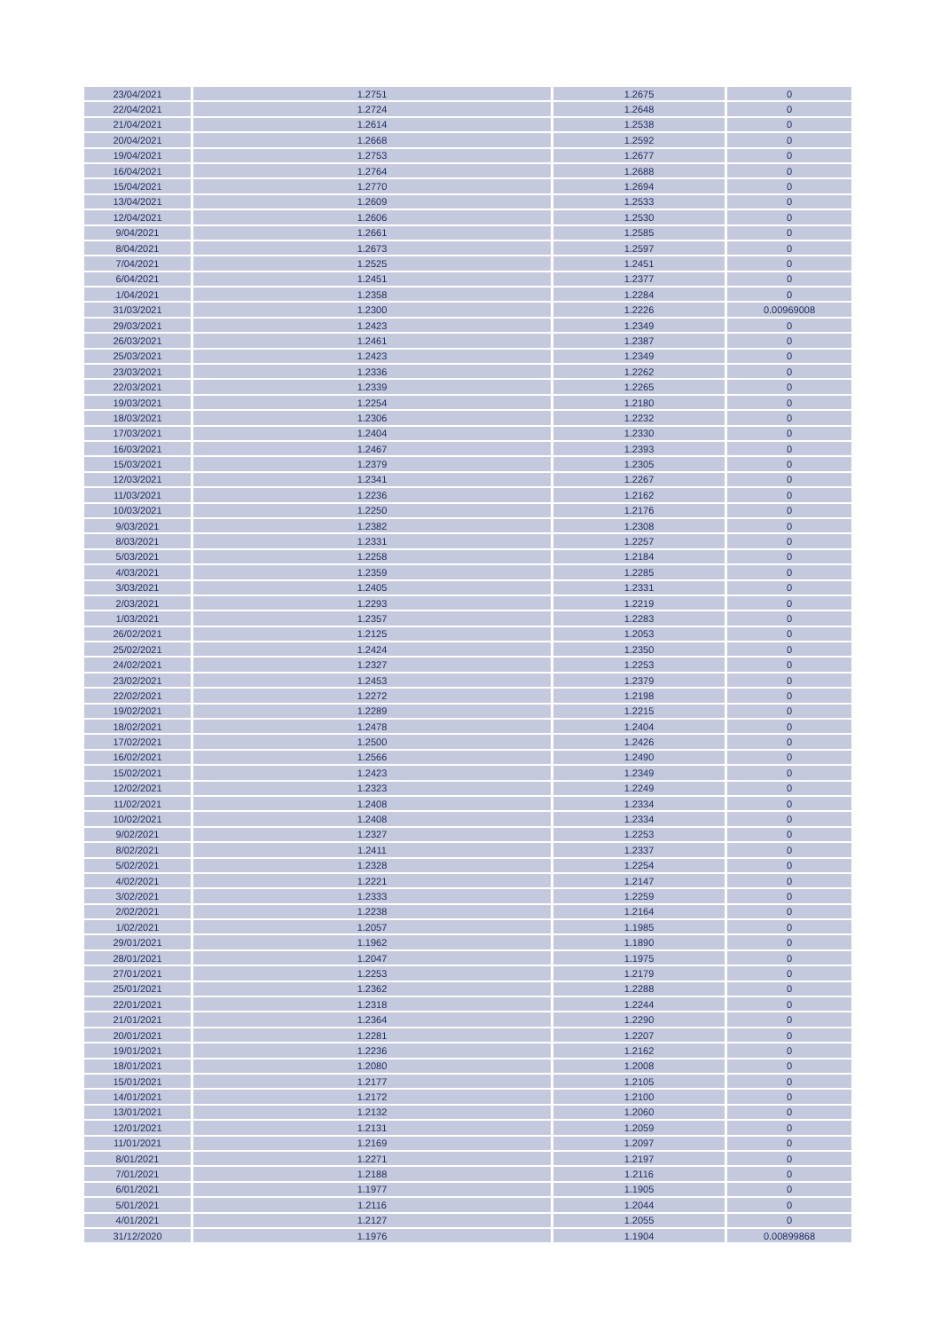| 23/04/2021 | 1.2751 | 1.2675 | 0 |
| 22/04/2021 | 1.2724 | 1.2648 | 0 |
| 21/04/2021 | 1.2614 | 1.2538 | 0 |
| 20/04/2021 | 1.2668 | 1.2592 | 0 |
| 19/04/2021 | 1.2753 | 1.2677 | 0 |
| 16/04/2021 | 1.2764 | 1.2688 | 0 |
| 15/04/2021 | 1.2770 | 1.2694 | 0 |
| 13/04/2021 | 1.2609 | 1.2533 | 0 |
| 12/04/2021 | 1.2606 | 1.2530 | 0 |
| 9/04/2021 | 1.2661 | 1.2585 | 0 |
| 8/04/2021 | 1.2673 | 1.2597 | 0 |
| 7/04/2021 | 1.2525 | 1.2451 | 0 |
| 6/04/2021 | 1.2451 | 1.2377 | 0 |
| 1/04/2021 | 1.2358 | 1.2284 | 0 |
| 31/03/2021 | 1.2300 | 1.2226 | 0.00969008 |
| 29/03/2021 | 1.2423 | 1.2349 | 0 |
| 26/03/2021 | 1.2461 | 1.2387 | 0 |
| 25/03/2021 | 1.2423 | 1.2349 | 0 |
| 23/03/2021 | 1.2336 | 1.2262 | 0 |
| 22/03/2021 | 1.2339 | 1.2265 | 0 |
| 19/03/2021 | 1.2254 | 1.2180 | 0 |
| 18/03/2021 | 1.2306 | 1.2232 | 0 |
| 17/03/2021 | 1.2404 | 1.2330 | 0 |
| 16/03/2021 | 1.2467 | 1.2393 | 0 |
| 15/03/2021 | 1.2379 | 1.2305 | 0 |
| 12/03/2021 | 1.2341 | 1.2267 | 0 |
| 11/03/2021 | 1.2236 | 1.2162 | 0 |
| 10/03/2021 | 1.2250 | 1.2176 | 0 |
| 9/03/2021 | 1.2382 | 1.2308 | 0 |
| 8/03/2021 | 1.2331 | 1.2257 | 0 |
| 5/03/2021 | 1.2258 | 1.2184 | 0 |
| 4/03/2021 | 1.2359 | 1.2285 | 0 |
| 3/03/2021 | 1.2405 | 1.2331 | 0 |
| 2/03/2021 | 1.2293 | 1.2219 | 0 |
| 1/03/2021 | 1.2357 | 1.2283 | 0 |
| 26/02/2021 | 1.2125 | 1.2053 | 0 |
| 25/02/2021 | 1.2424 | 1.2350 | 0 |
| 24/02/2021 | 1.2327 | 1.2253 | 0 |
| 23/02/2021 | 1.2453 | 1.2379 | 0 |
| 22/02/2021 | 1.2272 | 1.2198 | 0 |
| 19/02/2021 | 1.2289 | 1.2215 | 0 |
| 18/02/2021 | 1.2478 | 1.2404 | 0 |
| 17/02/2021 | 1.2500 | 1.2426 | 0 |
| 16/02/2021 | 1.2566 | 1.2490 | 0 |
| 15/02/2021 | 1.2423 | 1.2349 | 0 |
| 12/02/2021 | 1.2323 | 1.2249 | 0 |
| 11/02/2021 | 1.2408 | 1.2334 | 0 |
| 10/02/2021 | 1.2408 | 1.2334 | 0 |
| 9/02/2021 | 1.2327 | 1.2253 | 0 |
| 8/02/2021 | 1.2411 | 1.2337 | 0 |
| 5/02/2021 | 1.2328 | 1.2254 | 0 |
| 4/02/2021 | 1.2221 | 1.2147 | 0 |
| 3/02/2021 | 1.2333 | 1.2259 | 0 |
| 2/02/2021 | 1.2238 | 1.2164 | 0 |
| 1/02/2021 | 1.2057 | 1.1985 | 0 |
| 29/01/2021 | 1.1962 | 1.1890 | 0 |
| 28/01/2021 | 1.2047 | 1.1975 | 0 |
| 27/01/2021 | 1.2253 | 1.2179 | 0 |
| 25/01/2021 | 1.2362 | 1.2288 | 0 |
| 22/01/2021 | 1.2318 | 1.2244 | 0 |
| 21/01/2021 | 1.2364 | 1.2290 | 0 |
| 20/01/2021 | 1.2281 | 1.2207 | 0 |
| 19/01/2021 | 1.2236 | 1.2162 | 0 |
| 18/01/2021 | 1.2080 | 1.2008 | 0 |
| 15/01/2021 | 1.2177 | 1.2105 | 0 |
| 14/01/2021 | 1.2172 | 1.2100 | 0 |
| 13/01/2021 | 1.2132 | 1.2060 | 0 |
| 12/01/2021 | 1.2131 | 1.2059 | 0 |
| 11/01/2021 | 1.2169 | 1.2097 | 0 |
| 8/01/2021 | 1.2271 | 1.2197 | 0 |
| 7/01/2021 | 1.2188 | 1.2116 | 0 |
| 6/01/2021 | 1.1977 | 1.1905 | 0 |
| 5/01/2021 | 1.2116 | 1.2044 | 0 |
| 4/01/2021 | 1.2127 | 1.2055 | 0 |
| 31/12/2020 | 1.1976 | 1.1904 | 0.00899868 |